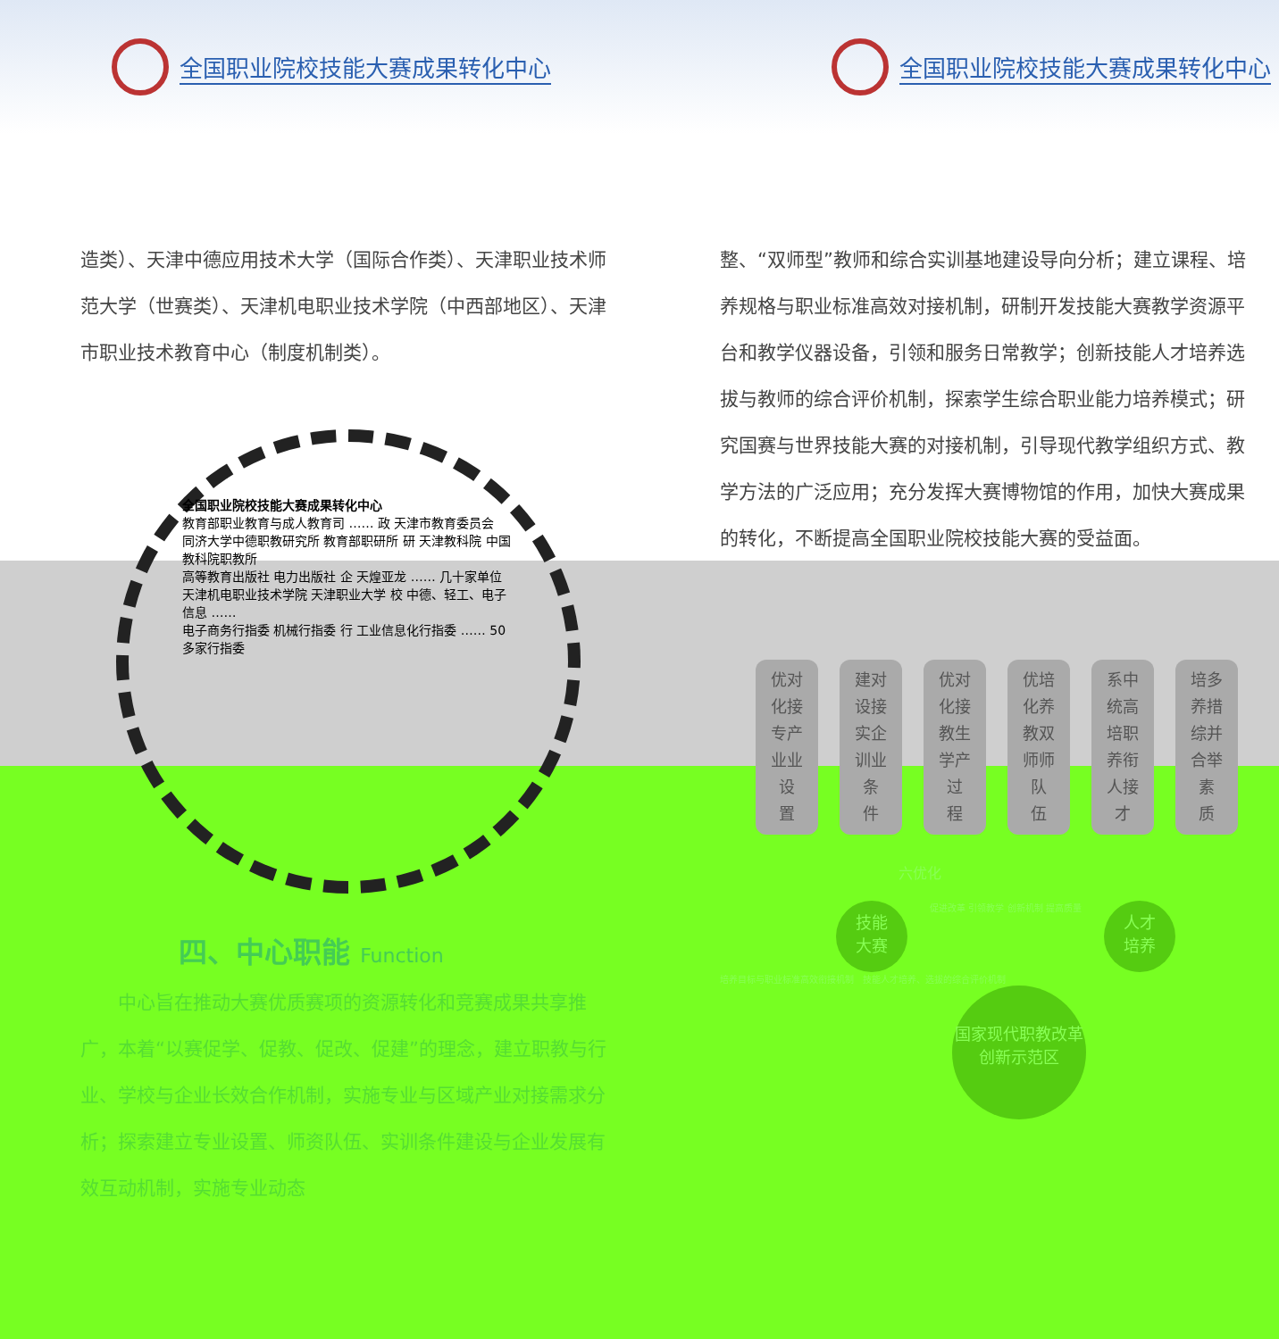全国职业院校技能大赛成果转化中心
造类）、天津中德应用技术大学（国际合作类）、天津职业技术师范大学（世赛类）、天津机电职业技术学院（中西部地区）、天津市职业技术教育中心（制度机制类）。
全国职业院校技能大赛成果转化中心
教育部职业教育与成人教育司 …… 政 天津市教育委员会
同济大学中德职教研究所 教育部职研所 研 天津教科院 中国教科院职教所
高等教育出版社 电力出版社 企 天煌亚龙 …… 几十家单位
天津机电职业技术学院 天津职业大学 校 中德、轻工、电子信息 ……
电子商务行指委 机械行指委 行 工业信息化行指委 …… 50多家行指委
四、中心职能 Function
　　中心旨在推动大赛优质赛项的资源转化和竞赛成果共享推广，本着“以赛促学、促教、促改、促建”的理念，建立职教与行业、学校与企业长效合作机制，实施专业与区域产业对接需求分析；探索建立专业设置、师资队伍、实训条件建设与企业发展有效互动机制，实施专业动态
全国职业院校技能大赛成果转化中心
整、“双师型”教师和综合实训基地建设导向分析；建立课程、培养规格与职业标准高效对接机制，研制开发技能大赛教学资源平台和教学仪器设备，引领和服务日常教学；创新技能人才培养选拔与教师的综合评价机制，探索学生综合职业能力培养模式；研究国赛与世界技能大赛的对接机制，引导现代教学组织方式、教学方法的广泛应用；充分发挥大赛博物馆的作用，加快大赛成果的转化，不断提高全国职业院校技能大赛的受益面。
优对
化接
专产
业业
设
置
建对
设接
实企
训业
条
件
优对
化接
教生
学产
过
程
优培
化养
教双
师师
队
伍
系中
统高
培职
养衔
人接
才
培多
养措
综并
合举
素
质
六优化
技能
大赛 促进改革 引领教学 创新机制 提高质量 人才
培养
培养目标与职业标准高效衔接机制　技能人才培养、选拔的综合评价机制
国家现代职教改革创新示范区